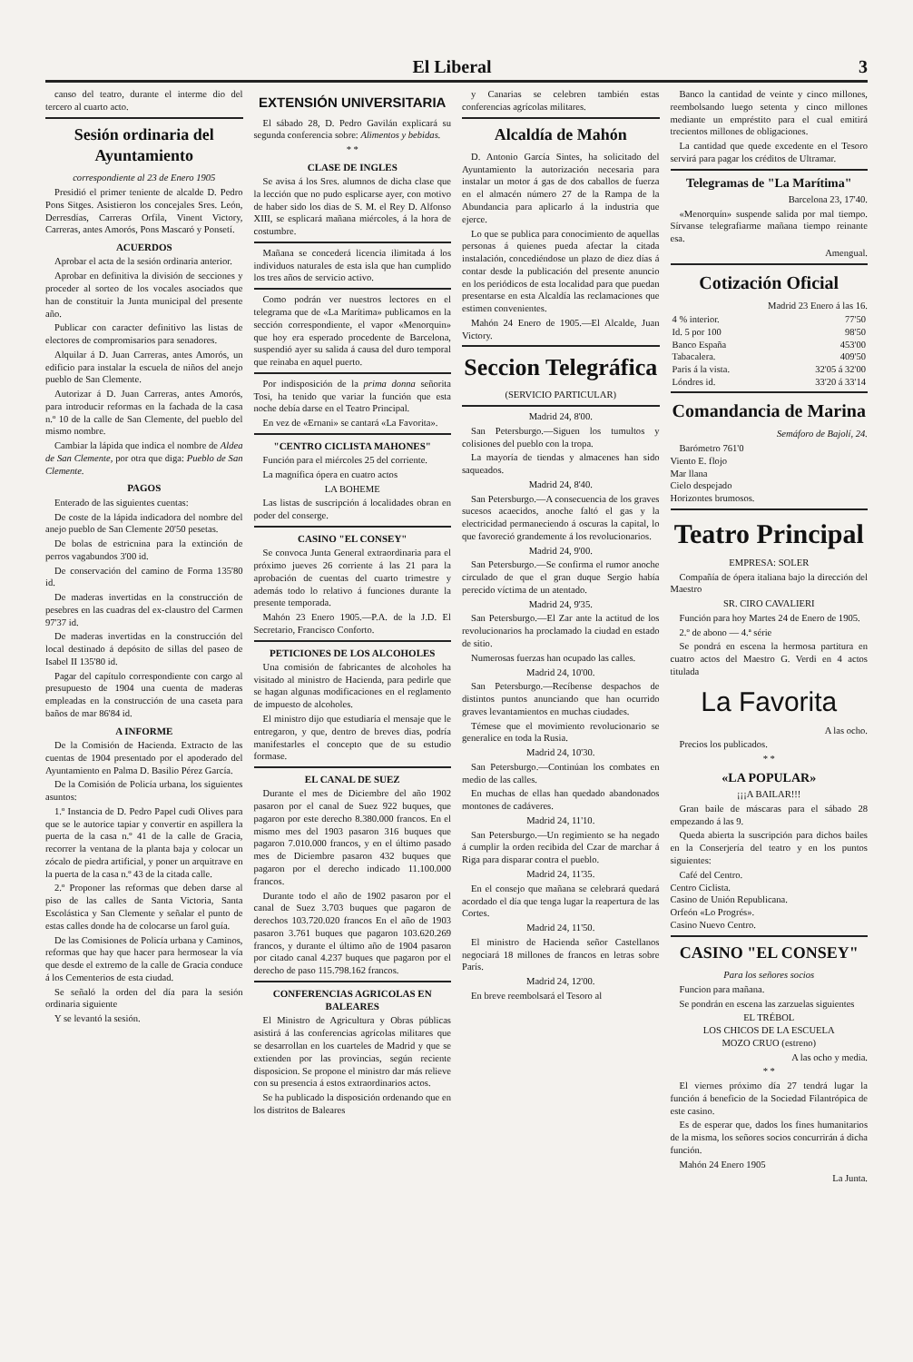El Liberal 3
canso del teatro, durante el interme dio del tercero al cuarto acto.
Sesión ordinaria del Ayuntamiento
correspondiente al 23 de Enero 1905
Presidió el primer teniente de alcalde D. Pedro Pons Sitges. Asistieron los concejales Sres. León, Derresdías, Carreras Orfila, Vinent Victory, Carreras, antes Amorós, Pons Mascaró y Ponsetí.
ACUERDOS
Aprobar el acta de la sesión ordinaria anterior.
Aprobar en definitiva la división de secciones y proceder al sorteo de los vocales asociados que han de constituir la Junta municipal del presente año.
Publicar con caracter definitivo las listas de electores de compromisarios para senadores.
Alquilar á D. Juan Carreras, antes Amorós, un edificio para instalar la escuela de niños del anejo pueblo de San Clemente.
Autorizar á D. Juan Carreras, antes Amorós, para introducir reformas en la fachada de la casa n.º 10 de la calle de San Clemente, del pueblo del mismo nombre.
Cambiar la lápida que indica el nombre de Aldea de San Clemente, por otra que diga: Pueblo de San Clemente.
PAGOS
Enterado de las siguientes cuentas:
De coste de la lápida indicadora del nombre del anejo pueblo de San Clemente 20'50 pesetas.
De bolas de estricnina para la extinción de perros vagabundos 3'00 id.
De conservación del camino de Forma 135'80 id.
De maderas invertidas en la construcción de pesebres en las cuadras del ex-claustro del Carmen 97'37 id.
De maderas invertidas en la construcción del local destinado á depósito de sillas del paseo de Isabel II 135'80 id.
Pagar del capítulo correspondiente con cargo al presupuesto de 1904 una cuenta de maderas empleadas en la construcción de una caseta para baños de mar 86'84 id.
A INFORME
De la Comisión de Hacienda. Extracto de las cuentas de 1904 presentado por el apoderado del Ayuntamiento en Palma D. Basilio Pérez García.
De la Comisión de Policía urbana, los siguientes asuntos:
1.º Instancia de D. Pedro Papel cudi Olives para que se le autorice tapiar y convertir en aspillera la puerta de la casa n.º 41 de la calle de Gracia, recorrer la ventana de la planta baja y colocar un zócalo de piedra artificial, y poner un arquitrave en la puerta de la casa n.º 43 de la citada calle.
2.º Proponer las reformas que deben darse al piso de las calles de Santa Victoria, Santa Escolástica y San Clemente y señalar el punto de estas calles donde ha de colocarse un farol guía.
De las Comisiones de Policía urbana y Caminos, reformas que hay que hacer para hermosear la vía que desde el extremo de la calle de Gracia conduce á los Cementerios de esta ciudad.
Se señaló la orden del día para la sesión ordinaria siguiente
Y se levantó la sesión.
EXTENSIÓN UNIVERSITARIA
El sábado 28, D. Pedro Gavilán explicará su segunda conferencia sobre: Alimentos y bebidas.
* *
CLASE DE INGLES
Se avisa á los Sres. alumnos de dicha clase que la lección que no pudo esplicarse ayer, con motivo de haber sido los dias de S. M. el Rey D. Alfonso XIII, se esplicará mañana miércoles, á la hora de costumbre.
Mañana se concederá licencia ilimitada á los individuos naturales de esta isla que han cumplido los tres años de servicio activo.
Como podrán ver nuestros lectores en el telegrama que de «La Marítima» publicamos en la sección correspondiente, el vapor «Menorquin» que hoy era esperado procedente de Barcelona, suspendió ayer su salida á causa del duro temporal que reinaba en aquel puerto.
Por indisposición de la prima donna señorita Tosi, ha tenido que variar la función que esta noche debía darse en el Teatro Principal.
En vez de «Ernani» se cantará «La Favorita».
"CENTRO CICLISTA MAHONES"
Función para el miércoles 25 del corriente.
La magnífica ópera en cuatro actos
LA BOHEME
Las listas de suscripción á localidades obran en poder del conserge.
CASINO "EL CONSEY"
Se convoca Junta General extraordinaria para el próximo jueves 26 corriente á las 21 para la aprobación de cuentas del cuarto trimestre y además todo lo relativo á funciones durante la presente temporada.
Mahón 23 Enero 1905.—P.A. de la J.D. El Secretario, Francisco Conforto.
PETICIONES DE LOS ALCOHOLES
Una comisión de fabricantes de alcoholes ha visitado al ministro de Hacienda, para pedirle que se hagan algunas modificaciones en el reglamento de impuesto de alcoholes.
El ministro dijo que estudiaría el mensaje que le entregaron, y que, dentro de breves dias, podría manifestarles el concepto que de su estudio formase.
EL CANAL DE SUEZ
Durante el mes de Diciembre del año 1902 pasaron por el canal de Suez 922 buques, que pagaron por este derecho 8.380.000 francos. En el mismo mes del 1903 pasaron 316 buques que pagaron 7.010.000 francos, y en el último pasado mes de Diciembre pasaron 432 buques que pagaron por el derecho indicado 11.100.000 francos.
Durante todo el año de 1902 pasaron por el canal de Suez 3.703 buques que pagaron de derechos 103.720.020 francos En el año de 1903 pasaron 3.761 buques que pagaron 103.620.269 francos, y durante el último año de 1904 pasaron por citado canal 4.237 buques que pagaron por el derecho de paso 115.798.162 francos.
CONFERENCIAS AGRICOLAS EN BALEARES
El Ministro de Agricultura y Obras públicas asistirá á las conferencias agrícolas militares que se desarrollan en los cuarteles de Madrid y que se extienden por las provincias, según reciente disposicion. Se propone el ministro dar más relieve con su presencia á estos extraordinarios actos.
Se ha publicado la disposición ordenando que en los distritos de Baleares
y Canarias se celebren también estas conferencias agrícolas militares.
Alcaldía de Mahón
D. Antonio García Sintes, ha solicitado del Ayuntamiento la autorización necesaria para instalar un motor á gas de dos caballos de fuerza en el almacén número 27 de la Rampa de la Abundancia para aplicarlo á la industria que ejerce.
Lo que se publica para conocimiento de aquellas personas á quienes pueda afectar la citada instalación, concediéndose un plazo de diez días á contar desde la publicación del presente anuncio en los periódicos de esta localidad para que puedan presentarse en esta Alcaldía las reclamaciones que estimen convenientes.
Mahón 24 Enero de 1905.—El Alcalde, Juan Victory.
Seccion Telegráfica
(SERVICIO PARTICULAR)
Madrid 24, 8'00.
San Petersburgo.—Siguen los tumultos y colisiones del pueblo con la tropa.
La mayoría de tiendas y almacenes han sido saqueados.
Madrid 24, 8'40.
San Petersburgo.—A consecuencia de los graves sucesos acaecidos, anoche faltó el gas y la electricidad permaneciendo á oscuras la capital, lo que favoreció grandemente á los revolucionarios.
Madrid 24, 9'00.
San Petersburgo.—Se confirma el rumor anoche circulado de que el gran duque Sergio había perecido víctima de un atentado.
Madrid 24, 9'35.
San Petersburgo.—El Zar ante la actitud de los revolucionarios ha proclamado la ciudad en estado de sitio.
Numerosas fuerzas han ocupado las calles.
Madrid 24, 10'00.
San Petersburgo.—Recíbense despachos de distintos puntos anunciando que han ocurrido graves levantamientos en muchas ciudades.
Témese que el movimiento revolucionario se generalice en toda la Rusia.
Madrid 24, 10'30.
San Petersburgo.—Continúan los combates en medio de las calles.
En muchas de ellas han quedado abandonados montones de cadáveres.
Madrid 24, 11'10.
San Petersburgo.—Un regimiento se ha negado á cumplir la orden recibida del Czar de marchar á Riga para disparar contra el pueblo.
Madrid 24, 11'35.
En el consejo que mañana se celebrará quedará acordado el día que tenga lugar la reapertura de las Cortes.
Madrid 24, 11'50.
El ministro de Hacienda señor Castellanos negociará 18 millones de francos en letras sobre París.
Madrid 24, 12'00.
En breve reembolsará el Tesoro al
Banco la cantidad de veinte y cinco millones, reembolsando luego setenta y cinco millones mediante un empréstito para el cual emitirá trecientos millones de obligaciones.
La cantidad que quede excedente en el Tesoro servirá para pagar los créditos de Ultramar.
Telegramas de "La Marítima"
Barcelona 23, 17'40.
«Menorquín» suspende salida por mal tiempo. Sírvanse telegrafiarme mañana tiempo reinante esa.
Amengual.
Cotización Oficial
Madrid 23 Enero á las 16.
| 4 % interior. | 77'50 |
| Id. 5 por 100 | 98'50 |
| Banco España | 453'00 |
| Tabacalera. | 409'50 |
| Paris á la vista. | 32'05 á 32'00 |
| Lóndres id. | 33'20 á 33'14 |
Comandancia de Marina
Semáforo de Bajolí, 24.
Barómetro 761'0
Viento E. flojo
Mar llana
Cielo despejado
Horizontes brumosos.
Teatro Principal
EMPRESA: SOLER
Compañía de ópera italiana bajo la dirección del Maestro
SR. CIRO CAVALIERI
Función para hoy Martes 24 de Enero de 1905.
2.º de abono — 4.ª série
Se pondrá en escena la hermosa partitura en cuatro actos del Maestro G. Verdi en 4 actos titulada
La Favorita
A las ocho.
Precios los publicados.
* *
«LA POPULAR»
¡¡¡A BAILAR!!!
Gran baile de máscaras para el sábado 28 empezando á las 9.
Queda abierta la suscripción para dichos bailes en la Conserjería del teatro y en los puntos siguientes:
Café del Centro.
Centro Ciclista.
Casino de Unión Republicana.
Orfeón «Lo Progrés».
Casino Nuevo Centro.
CASINO "EL CONSEY"
Para los señores socios
Funcion para mañana.
Se pondrán en escena las zarzuelas siguientes
EL TRÉBOL
LOS CHICOS DE LA ESCUELA
MOZO CRUO (estreno)
A las ocho y media.
* *
El viernes próximo día 27 tendrá lugar la función á beneficio de la Sociedad Filantrópica de este casino.
Es de esperar que, dados los fines humanitarios de la misma, los señores socios concurrirán á dicha función.
Mahón 24 Enero 1905
La Junta.